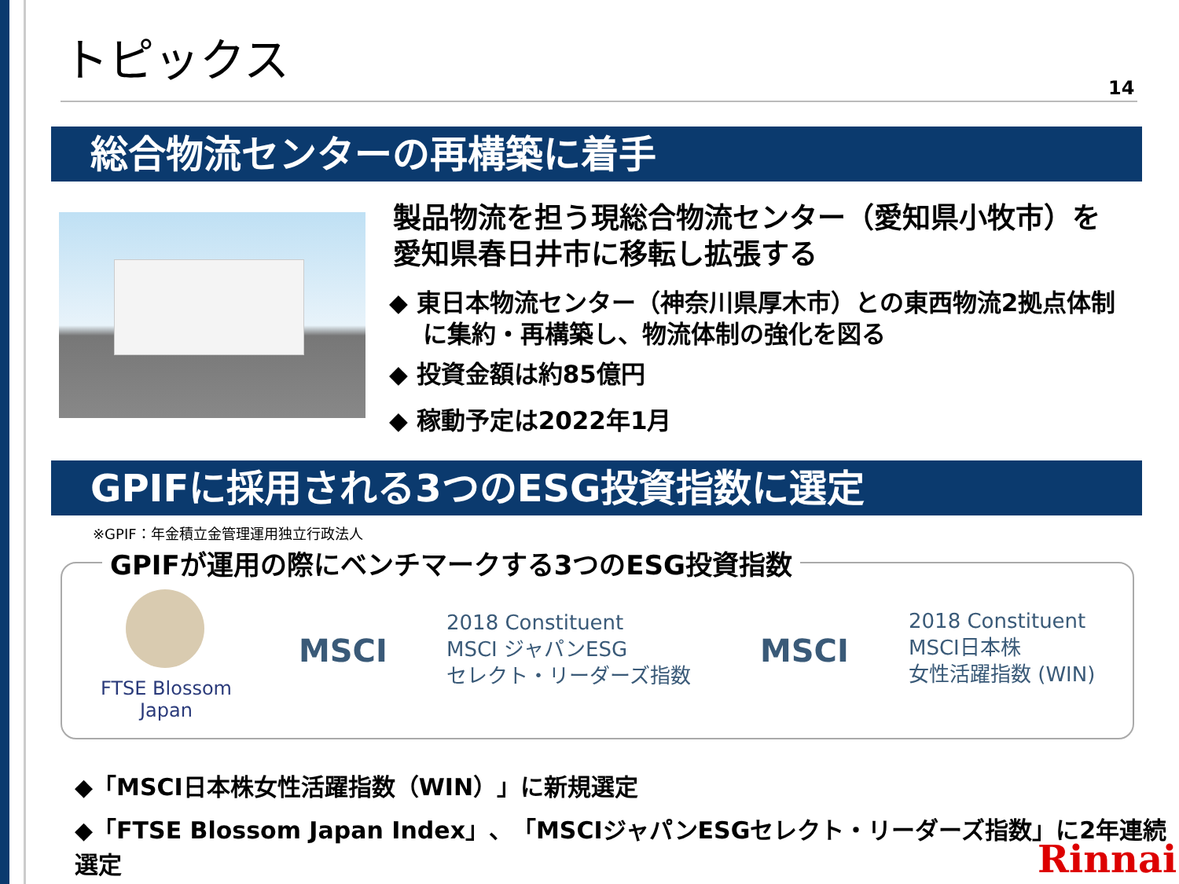トピックス
14
総合物流センターの再構築に着手
製品物流を担う現総合物流センター（愛知県小牧市）を
愛知県春日井市に移転し拡張する
◆ 東日本物流センター（神奈川県厚木市）との東西物流2拠点体制
に集約・再構築し、物流体制の強化を図る
◆ 投資金額は約85億円
◆ 稼動予定は2022年1月
GPIFに採用される3つのESG投資指数に選定
※GPIF：年金積立金管理運用独立行政法人
GPIFが運用の際にベンチマークする3つのESG投資指数
FTSE Blossom
Japan
MSCI
2018 Constituent
MSCI ジャパンESG
セレクト・リーダーズ指数
MSCI
2018 Constituent
MSCI日本株
女性活躍指数 (WIN)
◆「MSCI日本株女性活躍指数（WIN）」に新規選定
◆「FTSE Blossom Japan Index」、「MSCIジャパンESGセレクト・リーダーズ指数」に2年連続選定
Rinnai